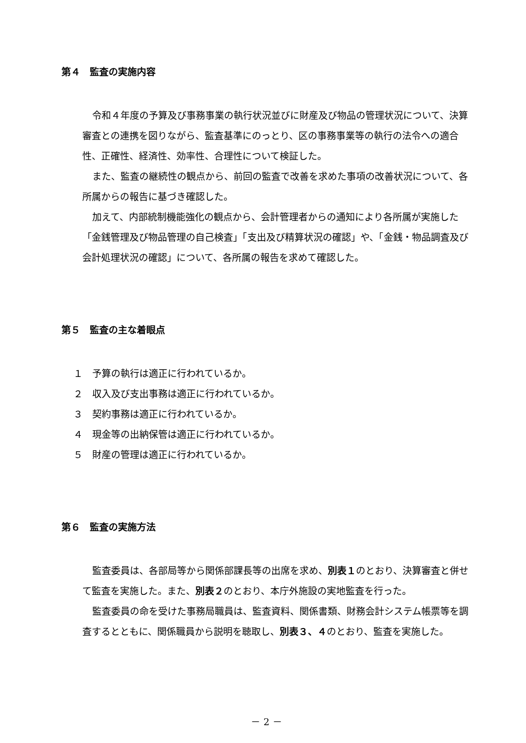第４　監査の実施内容
令和４年度の予算及び事務事業の執行状況並びに財産及び物品の管理状況について、決算審査との連携を図りながら、監査基準にのっとり、区の事務事業等の執行の法令への適合性、正確性、経済性、効率性、合理性について検証した。
また、監査の継続性の観点から、前回の監査で改善を求めた事項の改善状況について、各所属からの報告に基づき確認した。
加えて、内部統制機能強化の観点から、会計管理者からの通知により各所属が実施した「金銭管理及び物品管理の自己検査」「支出及び精算状況の確認」や、「金銭・物品調査及び会計処理状況の確認」について、各所属の報告を求めて確認した。
第５　監査の主な着眼点
１　予算の執行は適正に行われているか。
２　収入及び支出事務は適正に行われているか。
３　契約事務は適正に行われているか。
４　現金等の出納保管は適正に行われているか。
５　財産の管理は適正に行われているか。
第６　監査の実施方法
監査委員は、各部局等から関係部課長等の出席を求め、別表１のとおり、決算審査と併せて監査を実施した。また、別表２のとおり、本庁外施設の実地監査を行った。
監査委員の命を受けた事務局職員は、監査資料、関係書類、財務会計システム帳票等を調査するとともに、関係職員から説明を聴取し、別表３、４のとおり、監査を実施した。
－ 2 －